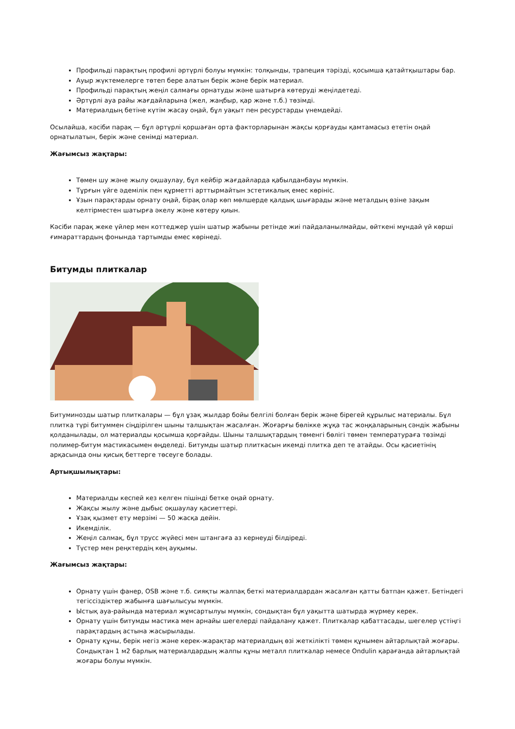Профильді парақтың профилі әртүрлі болуы мүмкін: толқынды, трапеция тәрізді, қосымша қатайтқыштары бар.
Ауыр жүктемелерге төтеп бере алатын берік және берік материал.
Профильді парақтың жеңіл салмағы орнатуды және шатырға көтеруді жеңілдетеді.
Әртүрлі ауа райы жағдайларына (жел, жаңбыр, қар және т.б.) төзімді.
Материалдың бетіне күтім жасау оңай, бұл уақыт пен ресурстарды үнемдейді.
Осылайша, кәсіби парақ — бұл әртүрлі қоршаған орта факторларынан жақсы қорғауды қамтамасыз ететін оңай орнатылатын, берік және сенімді материал.
Жағымсыз жақтары:
Төмен шу және жылу оқшаулау, бұл кейбір жағдайларда қабылданбауы мүмкін.
Тұрғын үйге әдемілік пен құрметті арттырмайтын эстетикалық емес көрініс.
Ұзын парақтарды орнату оңай, бірақ олар көп мөлшерде қалдық шығарады және металдың өзіне зақым келтірместен шатырға әкелу және көтеру қиын.
Кәсіби парақ жеке үйлер мен коттеджер үшін шатыр жабыны ретінде жиі пайдаланылмайды, өйткені мұндай үй көрші ғимараттардың фонында тартымды емес көрінеді.
Битумды плиткалар
Битуминозды шатыр плиткалары — бұл ұзақ жылдар бойы белгілі болған берік және бірегей құрылыс материалы. Бұл плитка түрі битуммен сіңдірілген шыны талшықтан жасалған. Жоғарғы бөлікке жұқа тас жоңқаларының сәндік жабыны қолданылады, ол материалды қосымша қорғайды. Шыны талшықтардың төменгі бөлігі төмен температураға төзімді полимер-битум мастикасымен өңделеді. Битумды шатыр плиткасын икемді плитка деп те атайды. Осы қасиетінің арқасында оны қисық беттерге төсеуге болады.
Артықшылықтары:
Материалды кеспей кез келген пішінді бетке оңай орнату.
Жақсы жылу және дыбыс оқшаулау қасиеттері.
Ұзақ қызмет ету мерзімі — 50 жасқа дейін.
Икемділік.
Жеңіл салмақ, бұл трусс жүйесі мен штангаға аз кернеуді білдіреді.
Түстер мен реңктердің кең ауқымы.
Жағымсыз жақтары:
Орнату үшін фанер, OSB және т.б. сияқты жалпақ беткі материалдардан жасалған қатты батпан қажет. Бетіндегі тегіссіздіктер жабынға шағылысуы мүмкін.
Ыстық ауа-райында материал жұмсартылуы мүмкін, сондықтан бұл уақытта шатырда жүрмеу керек.
Орнату үшін битумды мастика мен арнайы шегелерді пайдалану қажет. Плиткалар қабаттасады, шегелер үстіңгі парақтардың астына жасырылады.
Орнату құны, берік негіз және керек-жарақтар материалдың өзі жеткілікті төмен құнымен айтарлықтай жоғары. Сондықтан 1 м2 барлық материалдардың жалпы құны металл плиткалар немесе Ondulin қарағанда айтарлықтай жоғары болуы мүмкін.